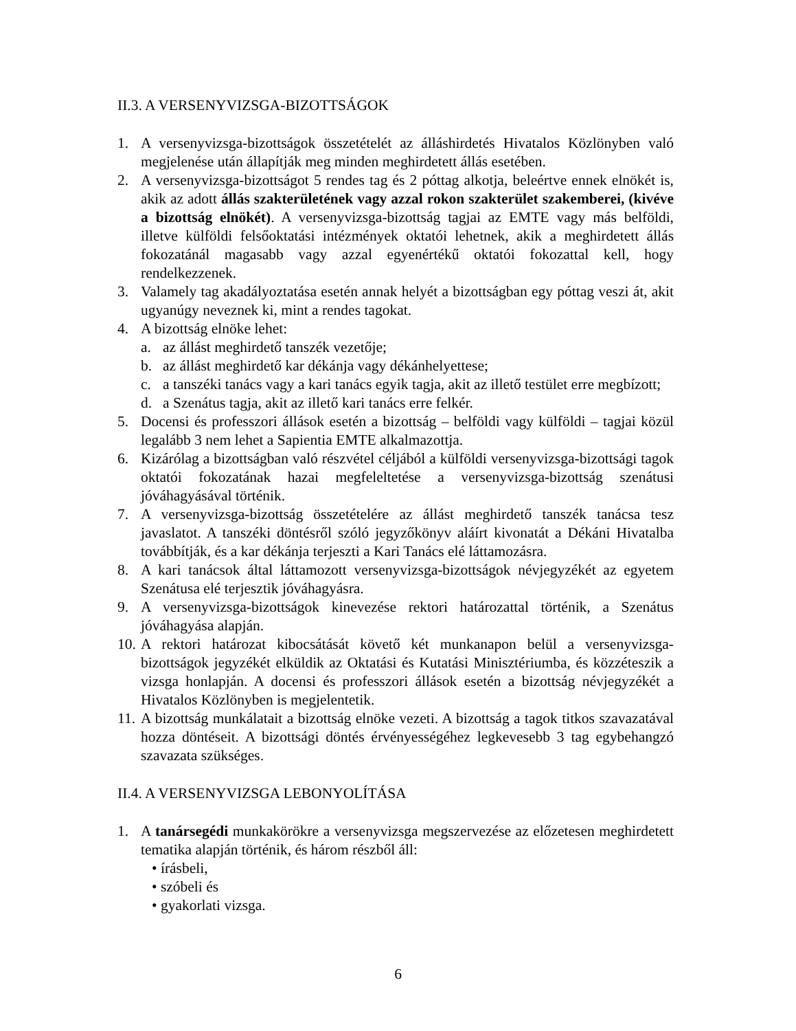II.3. A VERSENYVIZSGA-BIZOTTSÁGOK
1. A versenyvizsga-bizottságok összetételét az álláshirdetés Hivatalos Közlönyben való megjelenése után állapítják meg minden meghirdetett állás esetében.
2. A versenyvizsga-bizottságot 5 rendes tag és 2 póttag alkotja, beleértve ennek elnökét is, akik az adott állás szakterületének vagy azzal rokon szakterület szakemberei, (kivéve a bizottság elnökét). A versenyvizsga-bizottság tagjai az EMTE vagy más belföldi, illetve külföldi felsőoktatási intézmények oktatói lehetnek, akik a meghirdetett állás fokozatánál magasabb vagy azzal egyenértékű oktatói fokozattal kell, hogy rendelkezzenek.
3. Valamely tag akadályoztatása esetén annak helyét a bizottságban egy póttag veszi át, akit ugyanúgy neveznek ki, mint a rendes tagokat.
4. A bizottság elnöke lehet:
a. az állást meghirdető tanszék vezetője;
b. az állást meghirdető kar dékánja vagy dékánhelyettese;
c. a tanszéki tanács vagy a kari tanács egyik tagja, akit az illető testület erre megbízott;
d. a Szenátus tagja, akit az illető kari tanács erre felkér.
5. Docensi és professzori állások esetén a bizottság – belföldi vagy külföldi – tagjai közül legalább 3 nem lehet a Sapientia EMTE alkalmazottja.
6. Kizárólag a bizottságban való részvétel céljából a külföldi versenyvizsga-bizottsági tagok oktatói fokozatának hazai megfeleltetése a versenyvizsga-bizottság szenátusi jóváhagyásával történik.
7. A versenyvizsga-bizottság összetételére az állást meghirdető tanszék tanácsa tesz javaslatot. A tanszéki döntésről szóló jegyzőkönyv aláírt kivonatát a Dékáni Hivatalba továbbítják, és a kar dékánja terjeszti a Kari Tanács elé láttamozásra.
8. A kari tanácsok által láttamozott versenyvizsga-bizottságok névjegyzékét az egyetem Szenátusa elé terjesztik jóváhagyásra.
9. A versenyvizsga-bizottságok kinevezése rektori határozattal történik, a Szenátus jóváhagyása alapján.
10. A rektori határozat kibocsátását követő két munkanapon belül a versenyvizsga-bizottságok jegyzékét elküldik az Oktatási és Kutatási Minisztériumba, és közzéteszik a vizsga honlapján. A docensi és professzori állások esetén a bizottság névjegyzékét a Hivatalos Közlönyben is megjelentetik.
11. A bizottság munkálatait a bizottság elnöke vezeti. A bizottság a tagok titkos szavazatával hozza döntéseit. A bizottsági döntés érvényességéhez legkevesebb 3 tag egybehangzó szavazata szükséges.
II.4. A VERSENYVIZSGA LEBONYOLÍTÁSA
1. A tanársegédi munkakörökre a versenyvizsga megszervezése az előzetesen meghirdetett tematika alapján történik, és három részből áll:
• írásbeli,
• szóbeli és
• gyakorlati vizsga.
6